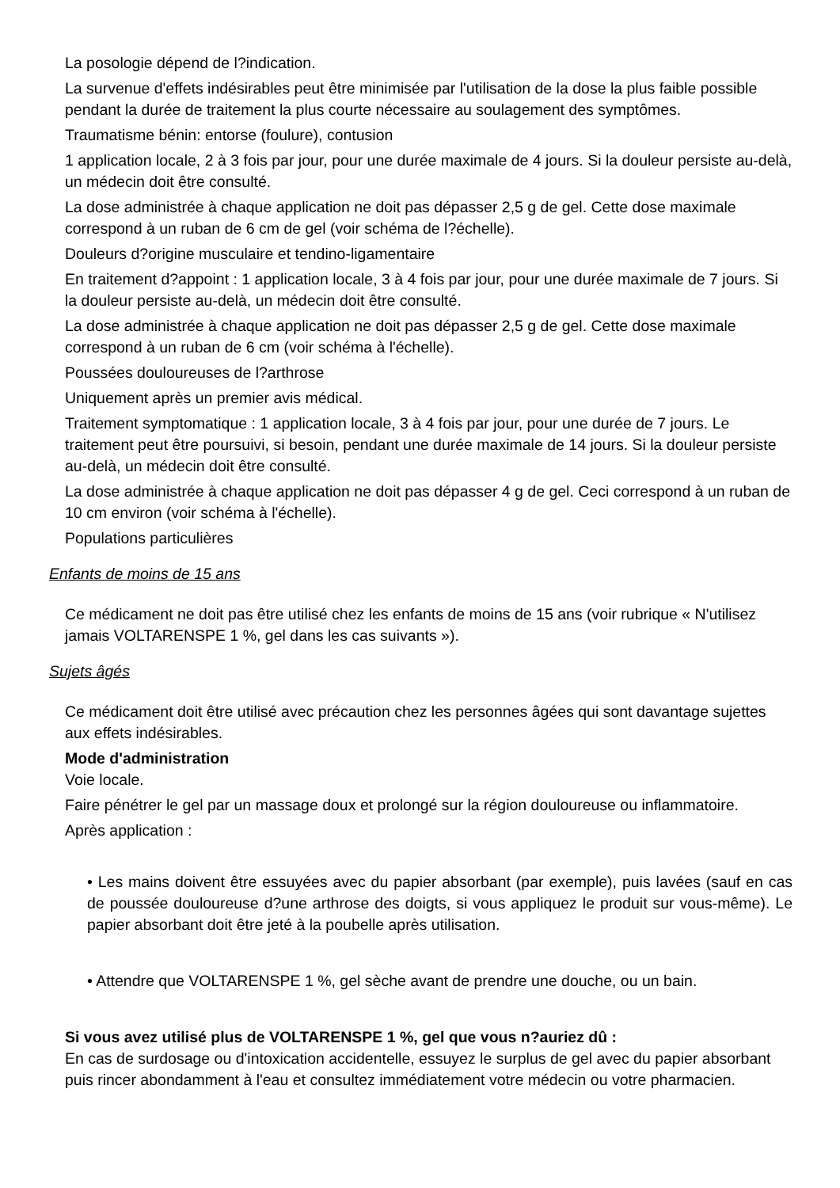La posologie dépend de l?indication.
La survenue d'effets indésirables peut être minimisée par l'utilisation de la dose la plus faible possible pendant la durée de traitement la plus courte nécessaire au soulagement des symptômes.
Traumatisme bénin: entorse (foulure), contusion
1 application locale, 2 à 3 fois par jour, pour une durée maximale de 4 jours. Si la douleur persiste au-delà, un médecin doit être consulté.
La dose administrée à chaque application ne doit pas dépasser 2,5 g de gel. Cette dose maximale correspond à un ruban de 6 cm de gel (voir schéma de l?échelle).
Douleurs d?origine musculaire et tendino-ligamentaire
En traitement d?appoint : 1 application locale, 3 à 4 fois par jour, pour une durée maximale de 7 jours. Si la douleur persiste au-delà, un médecin doit être consulté.
La dose administrée à chaque application ne doit pas dépasser 2,5 g de gel. Cette dose maximale correspond à un ruban de 6 cm (voir schéma à l'échelle).
Poussées douloureuses de l?arthrose
Uniquement après un premier avis médical.
Traitement symptomatique : 1 application locale, 3 à 4 fois par jour, pour une durée de 7 jours. Le traitement peut être poursuivi, si besoin, pendant une durée maximale de 14 jours. Si la douleur persiste au-delà, un médecin doit être consulté.
La dose administrée à chaque application ne doit pas dépasser 4 g de gel. Ceci correspond à un ruban de 10 cm environ (voir schéma à l'échelle).
Populations particulières
Enfants de moins de 15 ans
Ce médicament ne doit pas être utilisé chez les enfants de moins de 15 ans (voir rubrique « N'utilisez jamais VOLTARENSPE 1 %, gel dans les cas suivants »).
Sujets âgés
Ce médicament doit être utilisé avec précaution chez les personnes âgées qui sont davantage sujettes aux effets indésirables.
Mode d'administration
Voie locale.
Faire pénétrer le gel par un massage doux et prolongé sur la région douloureuse ou inflammatoire.
Après application :
• Les mains doivent être essuyées avec du papier absorbant (par exemple), puis lavées (sauf en cas de poussée douloureuse d?une arthrose des doigts, si vous appliquez le produit sur vous-même). Le papier absorbant doit être jeté à la poubelle après utilisation.
• Attendre que VOLTARENSPE 1 %, gel sèche avant de prendre une douche, ou un bain.
Si vous avez utilisé plus de VOLTARENSPE 1 %, gel que vous n?auriez dû :
En cas de surdosage ou d'intoxication accidentelle, essuyez le surplus de gel avec du papier absorbant puis rincer abondamment à l'eau et consultez immédiatement votre médecin ou votre pharmacien.